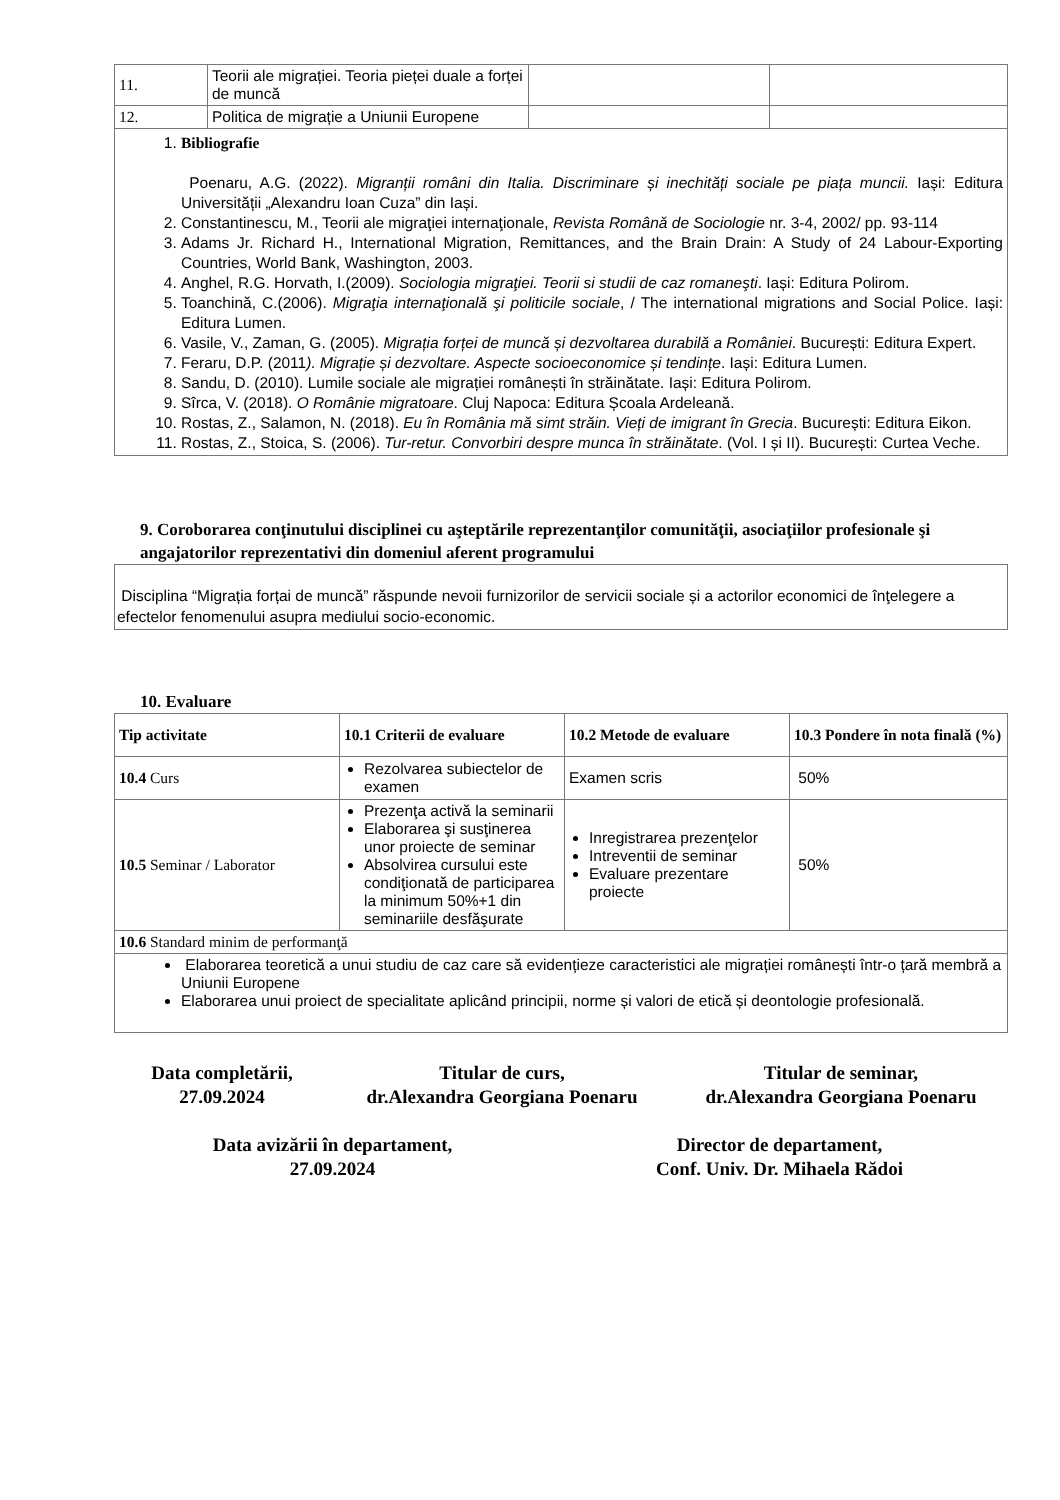| 11. | Teorii ale migrației. Teoria pieței duale a forței de muncă | | |
| 12. | Politica de migrație a Uniunii Europene | | |
| 1. Bibliografie Poenaru, A.G. (2022). Migranții români din Italia. Discriminare și inechități sociale pe piața muncii. Iași: Editura Universității „Alexandru Ioan Cuza” din Iași. 2. Constantinescu, M., Teorii ale migraţiei internaţionale, Revista Română de Sociologie nr. 3-4, 2002/ pp. 93-114 3. Adams Jr. Richard H., International Migration, Remittances, and the Brain Drain: A Study of 24 Labour-Exporting Countries, World Bank, Washington, 2003. 4. Anghel, R.G. Horvath, I.(2009). Sociologia migraţiei. Teorii si studii de caz romaneşti . Iași: Editura Polirom. 5. Toanchină, C.(2006). Migraţia internaţională şi politicile sociale , / The international migrations and Social Police. Iași: Editura Lumen. 6. Vasile, V., Zaman, G. (2005). Migrația forței de muncă și dezvoltarea durabilă a României . București: Editura Expert. 7. Feraru, D.P. (2011 ). Migrație și dezvoltare. Aspecte socioeconomice și tendințe . Iași: Editura Lumen. 8. Sandu, D. (2010). Lumile sociale ale migrației românești în străinătate. Iași: Editura Polirom. 9. Sîrca, V. (2018). O Românie migratoare . Cluj Napoca: Editura Școala Ardeleană. 10. Rostas, Z., Salamon, N. (2018). Eu în România mă simt străin. Vieți de imigrant în Grecia . București: Editura Eikon. 11. Rostas, Z., Stoica, S. (2006). Tur-retur. Convorbiri despre munca în străinătate . (Vol. I și II). București: Curtea Veche. | | | |
9. Coroborarea conţinutului disciplinei cu aşteptările reprezentanţilor comunităţii, asociaţiilor profesionale şi angajatorilor reprezentativi din domeniul aferent programului
| Disciplina “Migrația forțai de muncă” răspunde nevoii furnizorilor de servicii sociale și a actorilor economici de înţelegere a efectelor fenomenului asupra mediului socio-economic. |
10. Evaluare
| Tip activitate | 10.1 Criterii de evaluare | 10.2 Metode de evaluare | 10.3 Pondere în nota finală (%) |
| --- | --- | --- | --- |
| 10.4 Curs | Rezolvarea subiectelor de examen | Examen scris | 50% |
| 10.5 Seminar / Laborator | Prezenţa activă la seminarii Elaborarea şi susţinerea unor proiecte de seminar Absolvirea cursului este condiţionată de participarea la minimum 50%+1 din seminariile desfăşurate | Inregistrarea prezenţelor Intreventii de seminar Evaluare prezentare proiecte | 50% |
| 10.6 Standard minim de performanţă | | | |
| Elaborarea teoretică a unui studiu de caz care să evidențieze caracteristici ale migrației românești într-o țară membră a Uniunii Europene Elaborarea unui proiect de specialitate aplicând principii, norme și valori de etică și deontologie profesională. | | | |
Data completării,
27.09.2024
Titular de curs,
dr.Alexandra Georgiana Poenaru
Titular de seminar,
dr.Alexandra Georgiana Poenaru
Data avizării în departament,
27.09.2024
Director de departament,
Conf. Univ. Dr. Mihaela Rădoi